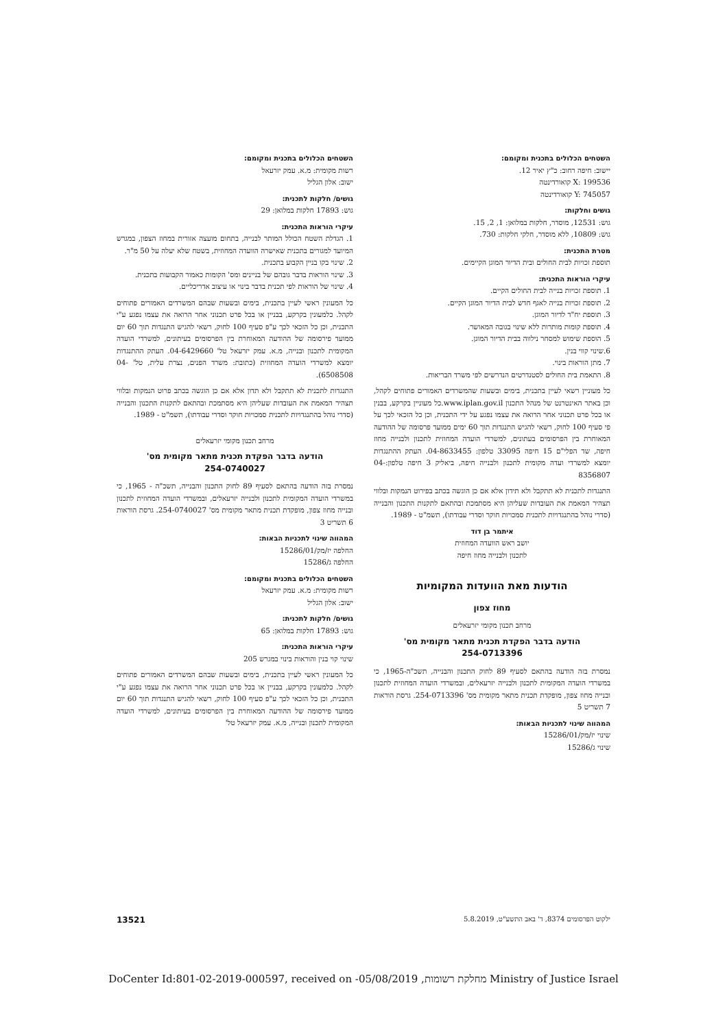השטחים הכלולים בתכנית ומקומם:
יישוב: חיפה רחוב: כ"ץ יאיר 12.
X: 199536 קואורדינטה
Y: 745057 קואורדינטה
גושים וחלקות:
גוש: 12531, מוסדר, חלקות במלואן: 1, 2, 15.
גוש: 10809, ללא מוסדר, חלקי חלקות: 730.
מטרת התכנית:
תוספת זכויות לבית החולים ובית הדיור המוגן הקיימים.
עיקרי הוראות התכנית:
1. תוספת זכויות בנייה לבית החולים הקיים.
2. תוספת זכויות בנייה לאגף חדש לבית הדיור המוגן הקיים.
3. תוספת יח"ד לדיור המוגן.
4. תוספת קומות מותרות ללא שינוי בגובה המאושר.
5. הוספת שימוש למסחר נילווה בבית הדיור המוגן.
6.שינוי קווי בנין.
7. מתן הוראות בינוי.
8. התאמת בית החולים לסטנדרטים הנדרשים לפי משרד הבריאות.
כל מעוניין רשאי לעיין בתכנית, בימים ובשעות שהמשרדים האמורים פתוחים לקהל, וכן באתר האינטרנט של מנהל התכנון www.iplan.gov.il.כל מעוניין בקרקע, בבנין או בכל פרט תכנוני אחר הרואה את עצמו נפגע על ידי התכנית, וכן כל הזכאי לכך על פי סעיף 100 לחוק, רשאי להגיש התנגדות תוך 60 ימים ממועד פרסומה של ההודעה המאוחרת בין הפרסומים בעתונים, למשרדי הועדה המחוזית לתכנון ולבנייה מחוז חיפה, שד הפלי"ם 15 חיפה 33095 טלפון: 04-8633455. העתק ההתנגדות יומצא למשרדי ועדה מקומית לתכנון ולבנייה חיפה, ביאליק 3 חיפה טלפון:04-8356807
התנגדות לתכנית לא תתקבל ולא תידון אלא אם כן הוגשה בכתב בפירוט הנמקות ובלווי תצהיר המאמת את העובדות שעליהן היא מסתמכת ובהתאם לתקנות התכנון והבנייה (סדרי נוהל בהתנגדויות לתכנית סמכויות חוקר וסדרי עבודתו), תשמ"ט - 1989.
איתמר בן דוד
יושב ראש הוועדה המחוזית
לתכנון ולבנייה מחוז חיפה
הודעות מאת הוועדות המקומיות
מחוז צפון
מרחב תכנון מקומי יזרעאלים
הודעה בדבר הפקדת תכנית מתאר מקומית מס'
254-0713396
נמסרת בזה הודעה בהתאם לסעיף 89 לחוק התכנון והבנייה, תשכ"ה-1965, כי במשרדי הועדה המקומית לתכנון ולבנייה יזרעאלים, ובמשרדי הועדה המחוזית לתכנון ובנייה מחוז צפון, מופקדת תכנית מתאר מקומית מס' 254-0713396. גרסת הוראות 7 תשריט 5
המהווה שינוי לתכניות הבאות:
שינוי יז/מק/15286/01
שינוי ג/15286
השטחים הכלולים בתכנית ומקומם:
רשות מקומית: מ.א. עמק יזרעאל
ישוב: אלון הגליל
גושים/ חלקות לתכנית:
גוש: 17893 חלקות במלואן: 29
עיקרי הוראות התכנית:
1. הגדלת השטח הכולל המותר לבנייה, בתחום מועצה אזורית במחוז הצפון, במגרש המיועד למגורים בתכנית שאישרה הוועדה המחוזית, בשטח שלא יעלה על 50 מ"ר.
2. שינוי בקו בניין הקבוע בתכנית.
3. שינוי הוראות בדבר גובהם של בניינים ומס' הקומות כאמור הקבועות בתכנית.
4. שינוי של הוראות לפי תכנית בדבר בינוי או עיצוב אדריכליים.
כל המעונין ראשי לעיין בתכנית, בימים ובשעות שבהם המשרדים האמורים פתוחים לקהל. כלמעונין בקרקע, בבניין או בכל פרט תכנוני אחר הרואה את עצמו נפגע ע"י התכנית, וכן כל הזכאי לכך ע"פ סעיף 100 לחוק, רשאי להגיש התנגדות תוך 60 יום ממועד פירסומה של ההודעה המאוחרת בין הפרסומים בעיתונים, למשרדי הועדה המקומית לתכנון ובנייה, מ.א. עמק יזרעאל טל' 04-6429660. העתק ההתנגדות יומצא למשרדי הועדה המחוזית (כתובת: משרד הפנים, נצרת עלית, טל' 04-6508508).
התנגדות לתכנית לא תתקבל ולא תדון אלא אם כן הוגשה בכתב פרוט הנמקות ובלווי תצהיר המאמת את העובדות שעליהן היא מסתמכת ובהתאם לתקנות התכנון והבנייה (סדרי נוהל בהתנגדויות לתכנית סמכויות חוקר וסדרי עבודתו), תשמ"ט - 1989.
מרחב תכנון מקומי יזרעאלים
הודעה בדבר הפקדת תכנית מתאר מקומית מס'
254-0740027
נמסרת בזה הודעה בהתאם לסעיף 89 לחוק התכנון והבנייה, תשכ"ה - 1965, כי במשרדי הועדה המקומית לתכנון ולבנייה יזרעאלים, ובמשרדי הועדה המחוזית לתכנון ובנייה מחוז צפון, מופקדת תכנית מתאר מקומית מס' 254-0740027. גרסת הוראות 6 תשריט 3
המהווה שינוי לתכניות הבאות:
החלפה יז/מק/15286/01
החלפה ג/15286
השטחים הכלולים בתכנית ומקומם:
רשות מקומית: מ.א. עמק יזרעאל
ישוב: אלון הגליל
גושים/ חלקות לתכנית:
גוש: 17893 חלקות במלואן: 65
עיקרי הוראות התכנית:
שינוי קוי בנין והוראות בינוי במגרש 205
כל המעונין ראשי לעיין בתכנית, בימים ובשעות שבהם המשרדים האמורים פתוחים לקהל. כלמעונין בקרקע, בבניין או בכל פרט תכנוני אחר הרואה את עצמו נפגע ע"י התכנית, וכן כל הזכאי לכך ע"פ סעיף 100 לחוק, רשאי להגיש התנגדות תוך 60 יום ממועד פירסומה של ההודעה המאוחרת בין הפרסומים בעיתונים, למשרדי הועדה המקומית לתכנון ובנייה, מ.א. עמק יזרעאל טל'
ילקוט הפרסומים 8374, ד' באב התשע"ט, 5.8.2019 13521
DoCenter Id:801-02-2019-000597, received on -05/08/2019 ,מחלקת רשומות Ministry of Justice Israel